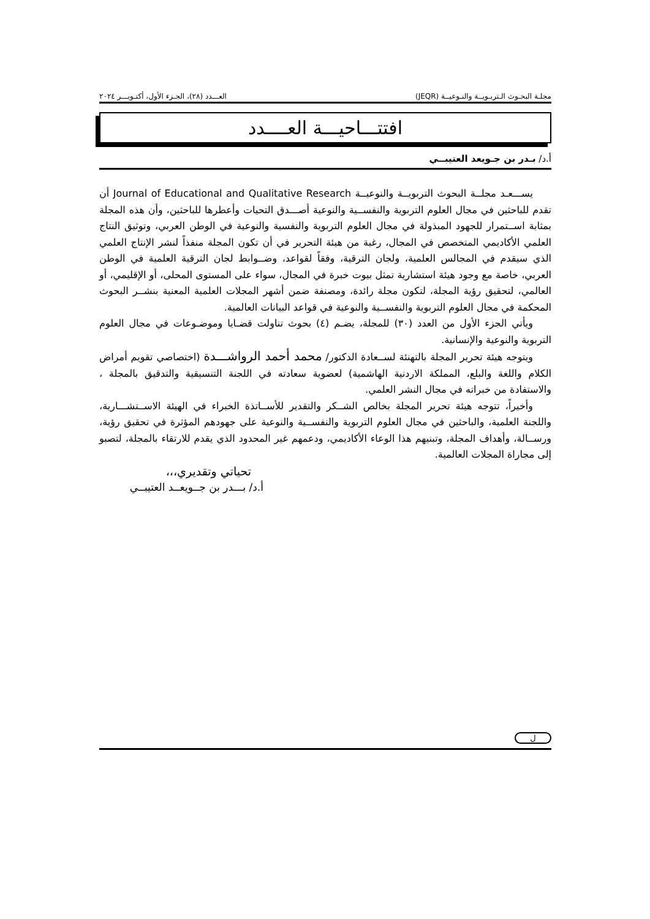مجلـة البحـوث الـتربـويــة والنـوعيــة (JEQR) العـــدد (٢٨)، الجـزء الأول، أكتـوبـــر ٢٠٢٤
افتتـــاحيـــة العــــدد
أ.د/ بـدر بن جـويعد العتيبــي
يســـعـد مجلــة البحوث التربويــة والنوعيــة Journal of Educational and Qualitative Research أن تقدم للباحثين في مجال العلوم التربوية والنفســية والنوعية أصـــدق التحيات وأعطرها للباحثين، وأن هذه المجلة بمثابة اســتمرار للجهود المبذولة في مجال العلوم التربوية والنفسية والنوعية في الوطن العربي، وتوثيق النتاج العلمي الأكاديمي المتخصص في المجال، رغبة من هيئة التحرير في أن تكون المجلة منفذاً لنشر الإنتاج العلمي الذي سيقدم في المجالس العلمية، ولجان الترقية، وفقاً لقواعد، وضــوابط لجان الترقية العلمية في الوطن العربي، خاصة مع وجود هيئة استشارية تمثل بيوت خبرة في المجال، سواء على المستوى المحلى، أو الإقليمي، أو العالمي، لتحقيق رؤية المجلة، لتكون مجلة رائدة، ومصنفة ضمن أشهر المجلات العلمية المعنية بنشــر البحوث المحكمة في مجال العلوم التربوية والنفســية والنوعية في قواعد البيانات العالمية.
ويأتي الجزء الأول من العدد (٣٠) للمجلة، يضـم (٤) بحوث تناولت قضـايا وموضـوعات في مجال العلوم التربوية والنوعية والإنسانية.
ويتوجه هيئة تحرير المجلة بالتهنئة لســعادة الدكتور/ محمد أحمد الرواشـــدة (اختصاصي تقويم أمراض الكلام واللغة والبلع، المملكة الاردنية الهاشمية) لعضوية سعادته في اللجنة التنسيقية والتدقيق بالمجلة ، والاستفادة من خبراته في مجال النشر العلمي.
وأخيراً، تتوجه هيئة تحرير المجلة بخالص الشــكر والتقدير للأســاتذة الخبراء في الهيئة الاســتشـــارية، واللجنة العلمية، والباحثين في مجال العلوم التربوية والنفســية والنوعية على جهودهم المؤثرة في تحقيق رؤية، ورســالة، وأهداف المجلة، وتبنيهم هذا الوعاء الأكاديمي، ودعمهم غير المحدود الذي يقدم للارتقاء بالمجلة، لتصبو إلى مجاراة المجلات العالمية.
تحياتي وتقديري،،،
أ.د/ بـــدر بن جــويعــد العتيبــي
ل